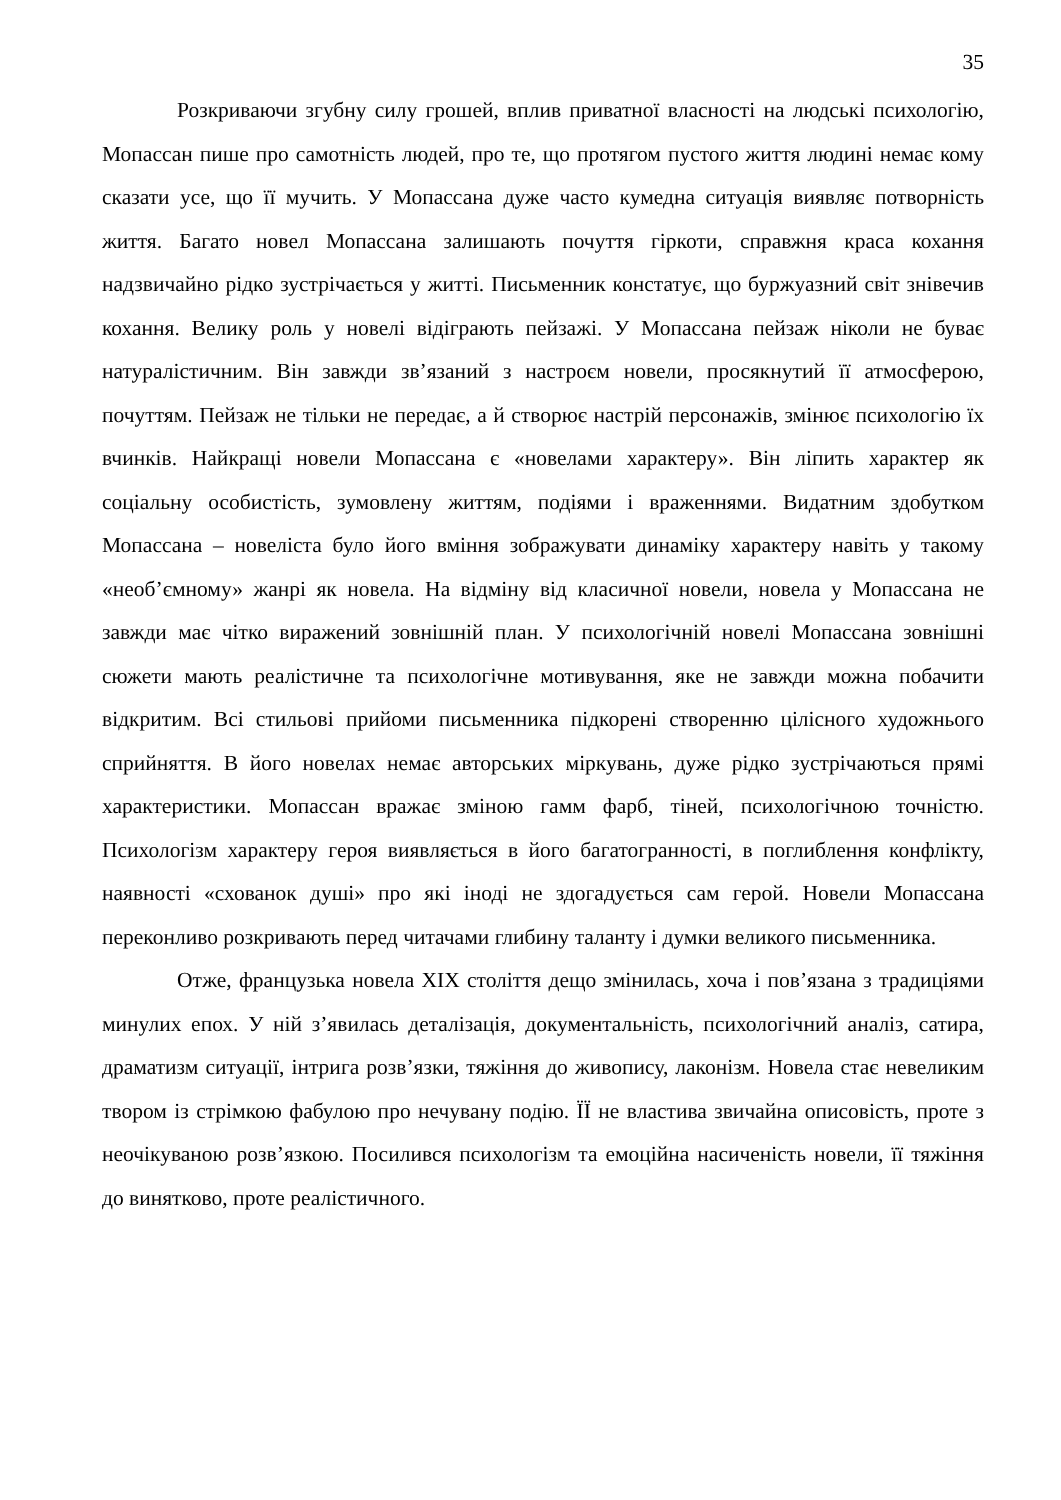35
Розкриваючи згубну силу грошей, вплив приватної власності на людські психологію, Мопассан пише про самотність людей, про те, що протягом пустого життя людині немає кому сказати усе, що її мучить. У Мопассана дуже часто кумедна ситуація виявляє потворність життя. Багато новел Мопассана залишають почуття гіркоти, справжня краса кохання надзвичайно рідко зустрічається у житті. Письменник констатує, що буржуазний світ знівечив кохання. Велику роль у новелі відіграють пейзажі. У Мопассана пейзаж ніколи не буває натуралістичним. Він завжди зв’язаний з настроєм новели, просякнутий її атмосферою, почуттям. Пейзаж не тільки не передає, а й створює настрій персонажів, змінює психологію їх вчинків. Найкращі новели Мопассана є «новелами характеру». Він ліпить характер як соціальну особистість, зумовлену життям, подіями і враженнями. Видатним здобутком Мопассана – новеліста було його вміння зображувати динаміку характеру навіть у такому «необ’ємному» жанрі як новела. На відміну від класичної новели, новела у Мопассана не завжди має чітко виражений зовнішній план. У психологічній новелі Мопассана зовнішні сюжети мають реалістичне та психологічне мотивування, яке не завжди можна побачити відкритим. Всі стильові прийоми письменника підкорені створенню цілісного художнього сприйняття. В його новелах немає авторських міркувань, дуже рідко зустрічаються прямі характеристики. Мопассан вражає зміною гамм фарб, тіней, психологічною точністю. Психологізм характеру героя виявляється в його багатогранності, в поглиблення конфлікту, наявності «схованок душі» про які іноді не здогадується сам герой. Новели Мопассана переконливо розкривають перед читачами глибину таланту і думки великого письменника.
Отже, французька новела XIX століття дещо змінилась, хоча і пов’язана з традиціями минулих епох. У ній з’явилась деталізація, документальність, психологічний аналіз, сатира, драматизм ситуації, інтрига розв’язки, тяжіння до живопису, лаконізм. Новела стає невеликим твором із стрімкою фабулою про нечувану подію. ЇЇ не властива звичайна описовість, проте з неочікуваною розв’язкою. Посилився психологізм та емоційна насиченість новели, її тяжіння до винятково, проте реалістичного.